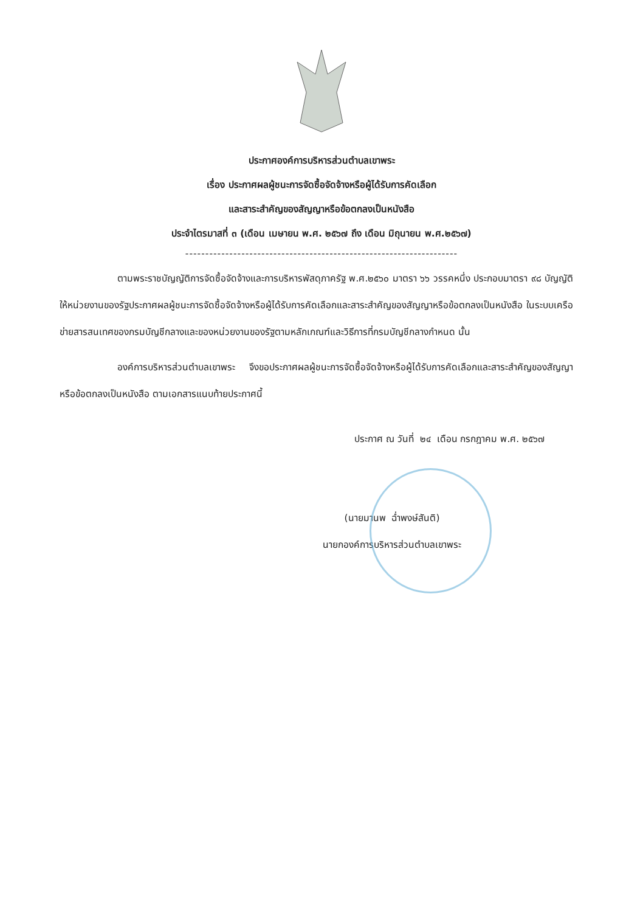ประกาศองค์การบริหารส่วนตำบลเขาพระ
เรื่อง ประกาศผลผู้ชนะการจัดซื้อจัดจ้างหรือผู้ได้รับการคัดเลือก
และสาระสำคัญของสัญญาหรือข้อตกลงเป็นหนังสือ
ประจำไตรมาสที่ ๓ (เดือน เมษายน พ.ศ. ๒๕๖๗ ถึง เดือน มิถุนายน พ.ศ.๒๕๖๗)
--------------------------------------------------------------------
ตามพระราชบัญญัติการจัดซื้อจัดจ้างและการบริหารพัสดุภาครัฐ พ.ศ.๒๕๖๐ มาตรา ๖๖ วรรคหนึ่ง ประกอบมาตรา ๙๘ บัญญัติให้หน่วยงานของรัฐประกาศผลผู้ชนะการจัดซื้อจัดจ้างหรือผู้ได้รับการคัดเลือกและสาระสำคัญของสัญญาหรือข้อตกลงเป็นหนังสือ ในระบบเครือข่ายสารสนเทศของกรมบัญชีกลางและของหน่วยงานของรัฐตามหลักเกณฑ์และวิธีการที่กรมบัญชีกลางกำหนด นั้น
องค์การบริหารส่วนตำบลเขาพระ จึงขอประกาศผลผู้ชนะการจัดซื้อจัดจ้างหรือผู้ได้รับการคัดเลือกและสาระสำคัญของสัญญาหรือข้อตกลงเป็นหนังสือ ตามเอกสารแนบท้ายประกาศนี้
ประกาศ ณ วันที่ ๒๔ เดือน กรกฎาคม พ.ศ. ๒๕๖๗
(นายมานพ ฉ่ำพงษ์สันติ)
นายกองค์การบริหารส่วนตำบลเขาพระ